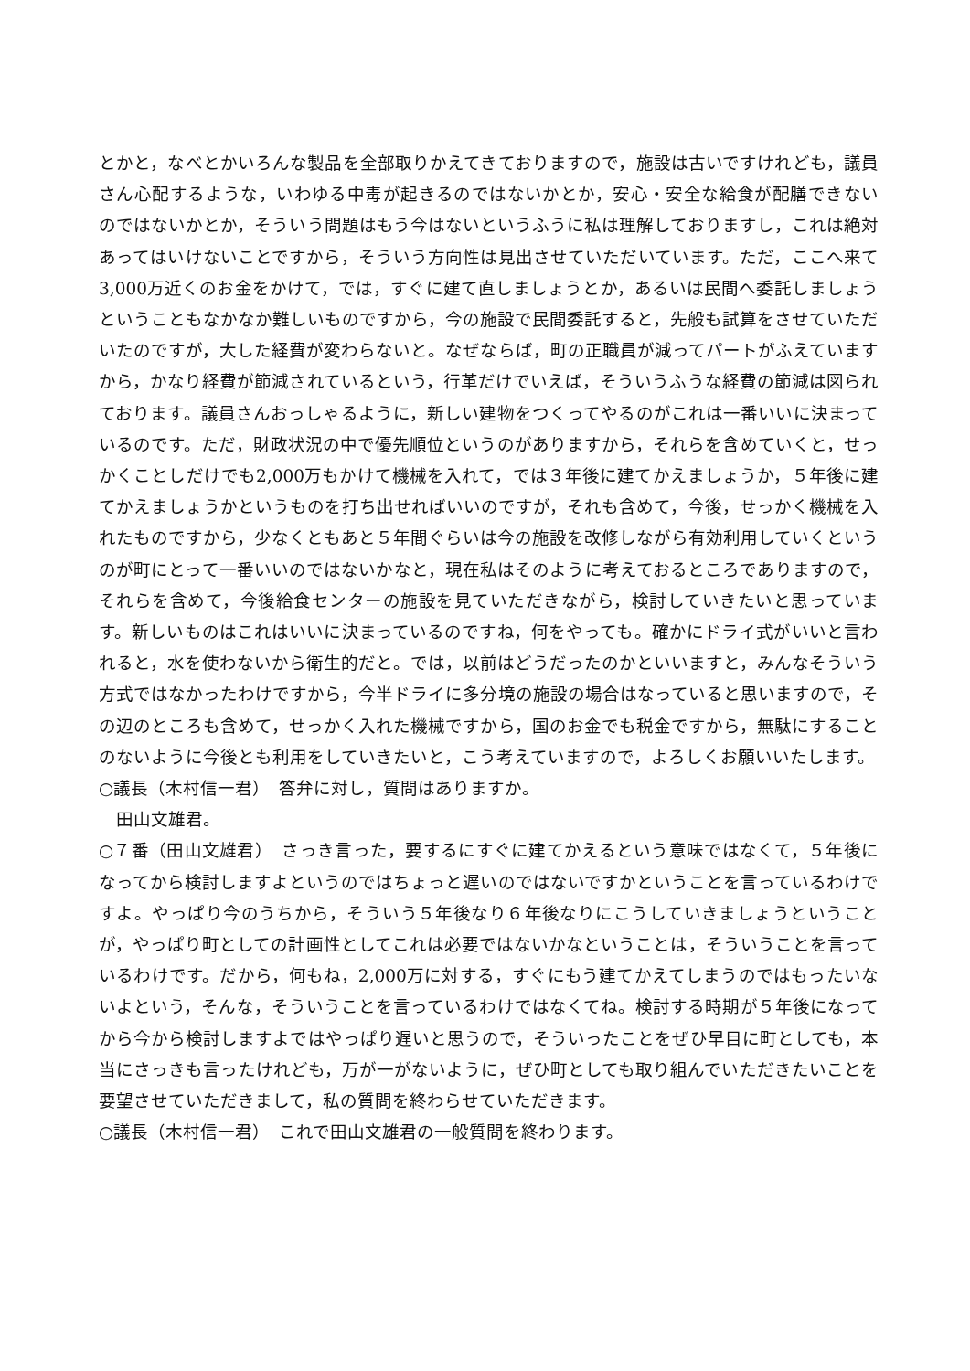とかと，なべとかいろんな製品を全部取りかえてきておりますので，施設は古いですけれども，議員さん心配するような，いわゆる中毒が起きるのではないかとか，安心・安全な給食が配膳できないのではないかとか，そういう問題はもう今はないというふうに私は理解しておりますし，これは絶対あってはいけないことですから，そういう方向性は見出させていただいています。ただ，ここへ来て3,000万近くのお金をかけて，では，すぐに建て直しましょうとか，あるいは民間へ委託しましょうということもなかなか難しいものですから，今の施設で民間委託すると，先般も試算をさせていただいたのですが，大した経費が変わらないと。なぜならば，町の正職員が減ってパートがふえていますから，かなり経費が節減されているという，行革だけでいえば，そういうふうな経費の節減は図られております。議員さんおっしゃるように，新しい建物をつくってやるのがこれは一番いいに決まっているのです。ただ，財政状況の中で優先順位というのがありますから，それらを含めていくと，せっかくことしだけでも2,000万もかけて機械を入れて，では３年後に建てかえましょうか，５年後に建てかえましょうかというものを打ち出せればいいのですが，それも含めて，今後，せっかく機械を入れたものですから，少なくともあと５年間ぐらいは今の施設を改修しながら有効利用していくというのが町にとって一番いいのではないかなと，現在私はそのように考えておるところでありますので，それらを含めて，今後給食センターの施設を見ていただきながら，検討していきたいと思っています。新しいものはこれはいいに決まっているのですね，何をやっても。確かにドライ式がいいと言われると，水を使わないから衛生的だと。では，以前はどうだったのかといいますと，みんなそういう方式ではなかったわけですから，今半ドライに多分境の施設の場合はなっていると思いますので，その辺のところも含めて，せっかく入れた機械ですから，国のお金でも税金ですから，無駄にすることのないように今後とも利用をしていきたいと，こう考えていますので，よろしくお願いいたします。
○議長（木村信一君）　答弁に対し，質問はありますか。
　田山文雄君。
○７番（田山文雄君）　さっき言った，要するにすぐに建てかえるという意味ではなくて，５年後になってから検討しますよというのではちょっと遅いのではないですかということを言っているわけですよ。やっぱり今のうちから，そういう５年後なり６年後なりにこうしていきましょうということが，やっぱり町としての計画性としてこれは必要ではないかなということは，そういうことを言っているわけです。だから，何もね，2,000万に対する，すぐにもう建てかえてしまうのではもったいないよという，そんな，そういうことを言っているわけではなくてね。検討する時期が５年後になってから今から検討しますよではやっぱり遅いと思うので，そういったことをぜひ早目に町としても，本当にさっきも言ったけれども，万が一がないように，ぜひ町としても取り組んでいただきたいことを要望させていただきまして，私の質問を終わらせていただきます。
○議長（木村信一君）　これで田山文雄君の一般質問を終わります。